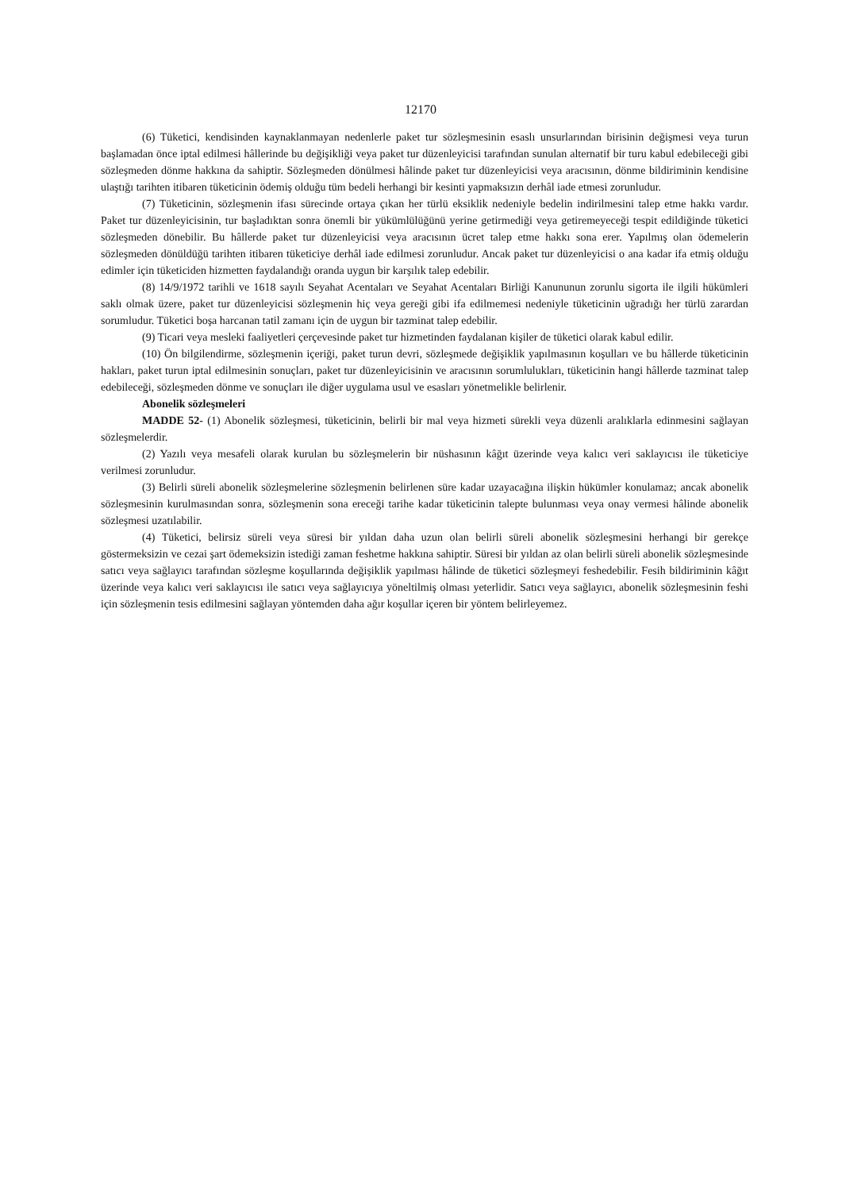12170
(6) Tüketici, kendisinden kaynaklanmayan nedenlerle paket tur sözleşmesinin esaslı unsurlarından birisinin değişmesi veya turun başlamadan önce iptal edilmesi hâllerinde bu değişikliği veya paket tur düzenleyicisi tarafından sunulan alternatif bir turu kabul edebileceği gibi sözleşmeden dönme hakkına da sahiptir. Sözleşmeden dönülmesi hâlinde paket tur düzenleyicisi veya aracısının, dönme bildiriminin kendisine ulaştığı tarihten itibaren tüketicinin ödemiş olduğu tüm bedeli herhangi bir kesinti yapmaksızın derhâl iade etmesi zorunludur.
(7) Tüketicinin, sözleşmenin ifası sürecinde ortaya çıkan her türlü eksiklik nedeniyle bedelin indirilmesini talep etme hakkı vardır. Paket tur düzenleyicisinin, tur başladıktan sonra önemli bir yükümlülüğünü yerine getirmediği veya getiremeyeceği tespit edildiğinde tüketici sözleşmeden dönebilir. Bu hâllerde paket tur düzenleyicisi veya aracısının ücret talep etme hakkı sona erer. Yapılmış olan ödemelerin sözleşmeden dönüldüğü tarihten itibaren tüketiciye derhâl iade edilmesi zorunludur. Ancak paket tur düzenleyicisi o ana kadar ifa etmiş olduğu edimler için tüketiciden hizmetten faydalandığı oranda uygun bir karşılık talep edebilir.
(8) 14/9/1972 tarihli ve 1618 sayılı Seyahat Acentaları ve Seyahat Acentaları Birliği Kanununun zorunlu sigorta ile ilgili hükümleri saklı olmak üzere, paket tur düzenleyicisi sözleşmenin hiç veya gereği gibi ifa edilmemesi nedeniyle tüketicinin uğradığı her türlü zarardan sorumludur. Tüketici boşa harcanan tatil zamanı için de uygun bir tazminat talep edebilir.
(9) Ticari veya mesleki faaliyetleri çerçevesinde paket tur hizmetinden faydalanan kişiler de tüketici olarak kabul edilir.
(10) Ön bilgilendirme, sözleşmenin içeriği, paket turun devri, sözleşmede değişiklik yapılmasının koşulları ve bu hâllerde tüketicinin hakları, paket turun iptal edilmesinin sonuçları, paket tur düzenleyicisinin ve aracısının sorumlulukları, tüketicinin hangi hâllerde tazminat talep edebileceği, sözleşmeden dönme ve sonuçları ile diğer uygulama usul ve esasları yönetmelikle belirlenir.
Abonelik sözleşmeleri
MADDE 52- (1) Abonelik sözleşmesi, tüketicinin, belirli bir mal veya hizmeti sürekli veya düzenli aralıklarla edinmesini sağlayan sözleşmelerdir.
(2) Yazılı veya mesafeli olarak kurulan bu sözleşmelerin bir nüshasının kâğıt üzerinde veya kalıcı veri saklayıcısı ile tüketiciye verilmesi zorunludur.
(3) Belirli süreli abonelik sözleşmelerine sözleşmenin belirlenen süre kadar uzayacağına ilişkin hükümler konulamaz; ancak abonelik sözleşmesinin kurulmasından sonra, sözleşmenin sona ereceği tarihe kadar tüketicinin talepte bulunması veya onay vermesi hâlinde abonelik sözleşmesi uzatılabilir.
(4) Tüketici, belirsiz süreli veya süresi bir yıldan daha uzun olan belirli süreli abonelik sözleşmesini herhangi bir gerekçe göstermeksizin ve cezai şart ödemeksizin istediği zaman feshetme hakkına sahiptir. Süresi bir yıldan az olan belirli süreli abonelik sözleşmesinde satıcı veya sağlayıcı tarafından sözleşme koşullarında değişiklik yapılması hâlinde de tüketici sözleşmeyi feshedebilir. Fesih bildiriminin kâğıt üzerinde veya kalıcı veri saklayıcısı ile satıcı veya sağlayıcıya yöneltilmiş olması yeterlidir. Satıcı veya sağlayıcı, abonelik sözleşmesinin feshi için sözleşmenin tesis edilmesini sağlayan yöntemden daha ağır koşullar içeren bir yöntem belirleyemez.